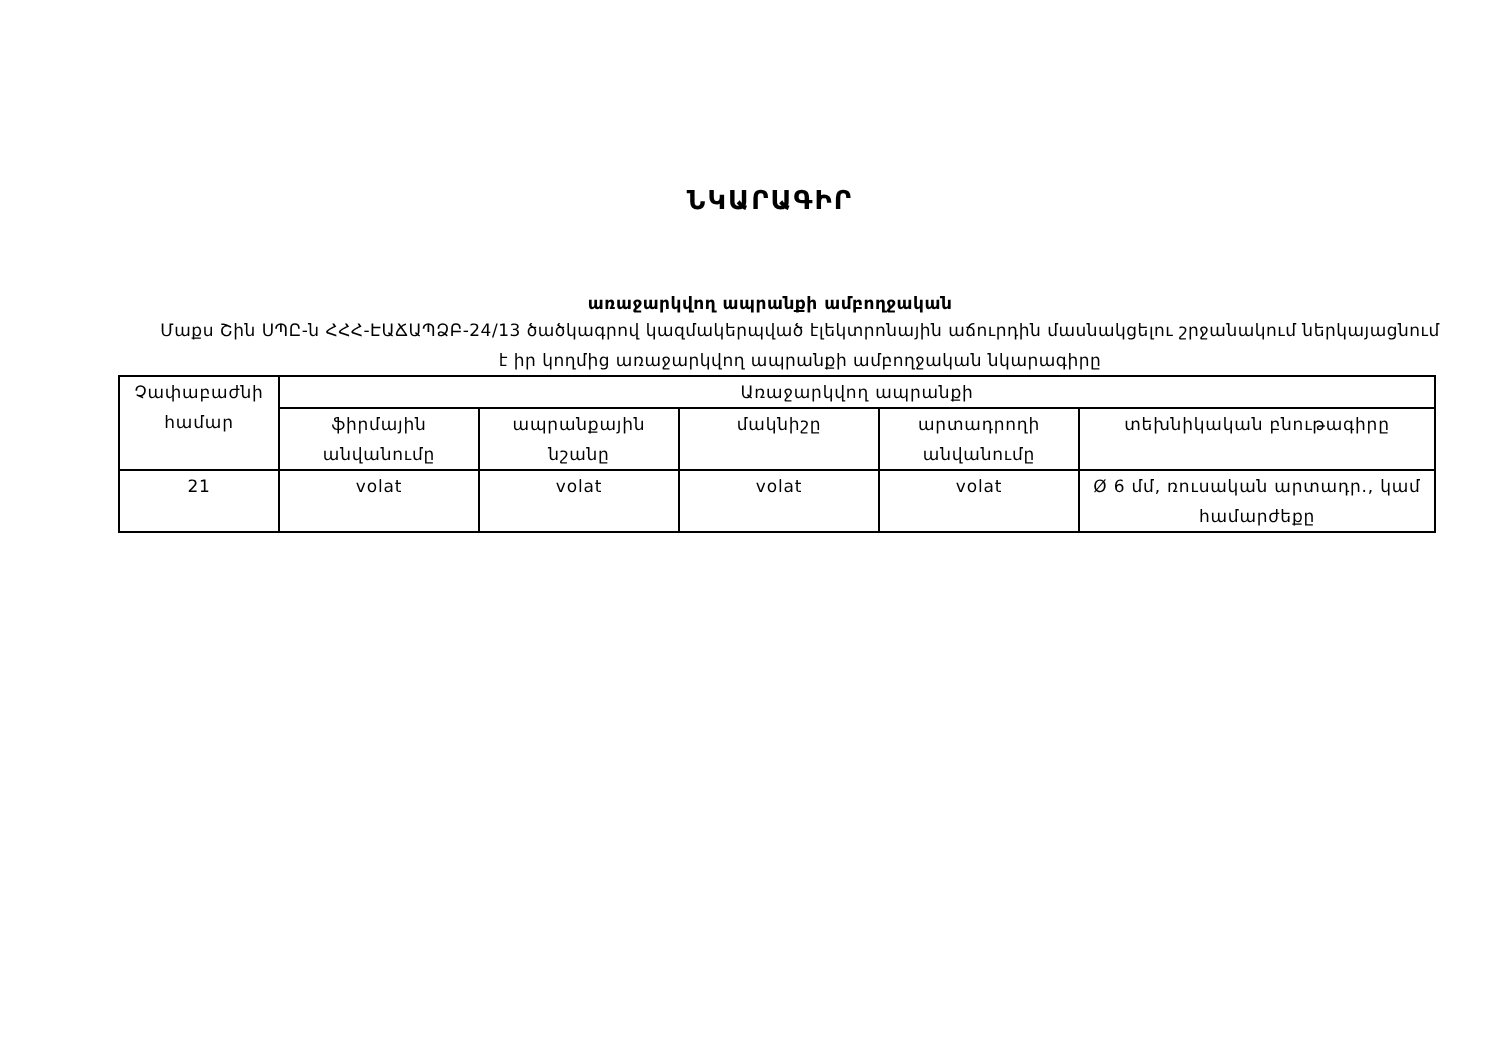ՆԿԱՐԱԳԻՐ
առաջարկվող ապրանքի ամբողջական
Մաքս Շին ՍՊԸ-ն ՀՀՀ-ԷԱՃԱՊՁԲ-24/13 ծածկագրով կազմակերպված էլեկտրոնային աճուրդին մասնակցելու շրջանակում ներկայացնում է իր կողմից առաջարկվող ապրանքի ամբողջական նկարագիրը
| Չափաբաժնի համար | Առաջարկվող ապրանքի | | | | |
| --- | --- | --- | --- | --- | --- |
| | ֆիրմային անվանումը | ապրանքային նշանը | մակնիշը | արտադրողի անվանումը | տեխնիկական բնութագիրը |
| 21 | volat | volat | volat | volat | Ø 6 մմ, ռուսական արտադր., կամ համարժեքը |